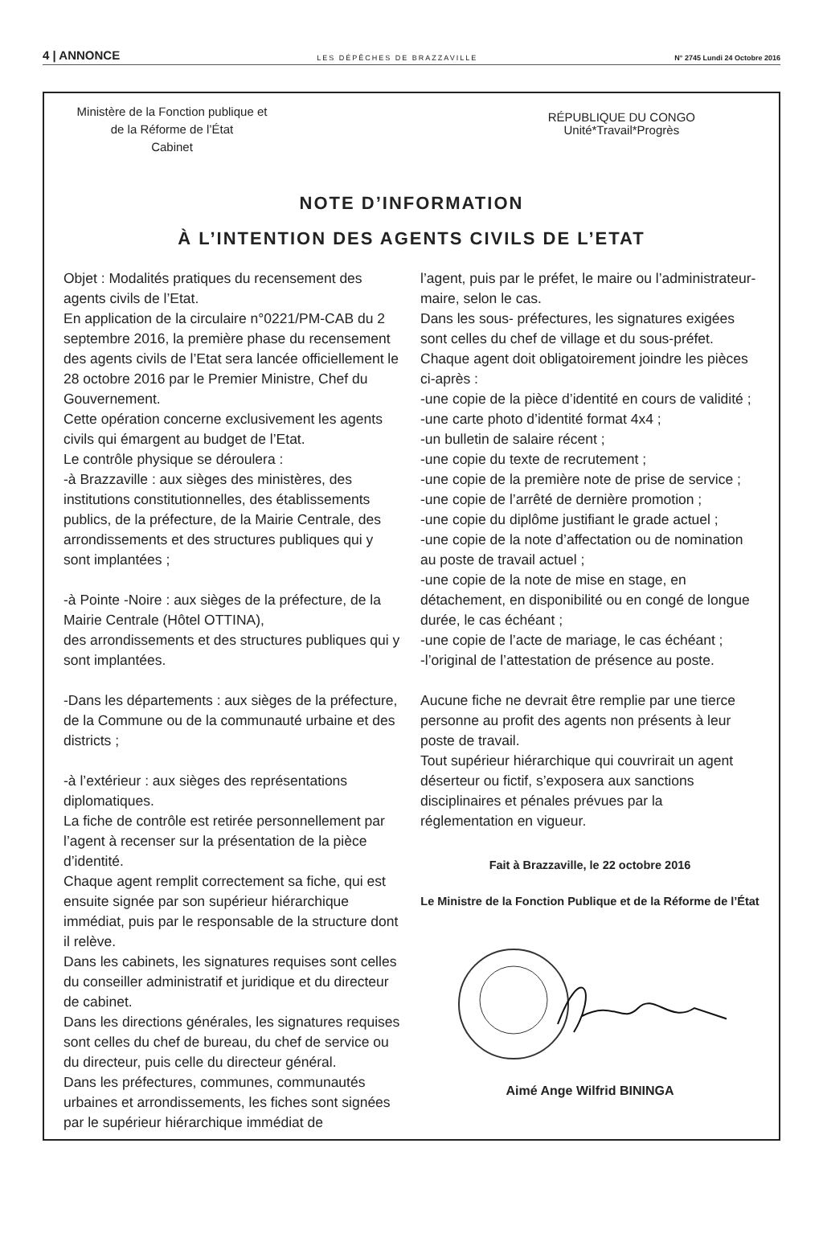4 | ANNONCE LES DÉPÊCHES DE BRAZZAVILLE N° 2745 Lundi 24 Octobre 2016
Ministère de la Fonction publique et
de la Réforme de l’État
Cabinet
RÉPUBLIQUE DU CONGO
Unité*Travail*Progrès
NOTE D’INFORMATION
À L’INTENTION DES AGENTS CIVILS DE L’ETAT
Objet : Modalités pratiques du recensement des agents civils de l’Etat.
En application de la circulaire n°0221/PM-CAB du 2 septembre 2016, la première phase du recensement des agents civils de l’Etat sera lancée officiellement le 28 octobre 2016 par le Premier Ministre, Chef du Gouvernement.
Cette opération concerne exclusivement les agents civils qui émargent au budget de l’Etat.
Le contrôle physique se déroulera :
-à Brazzaville : aux sièges des ministères, des institutions constitutionnelles, des établissements publics, de la préfecture, de la Mairie Centrale, des arrondissements et des structures publiques qui y sont implantées ;
-à Pointe -Noire : aux sièges de la préfecture, de la Mairie Centrale (Hôtel OTTINA),
des arrondissements et des structures publiques qui y sont implantées.
-Dans les départements : aux sièges de la préfecture, de la Commune ou de la communauté urbaine et des districts ;
-à l’extérieur : aux sièges des représentations diplomatiques.
La fiche de contrôle est retirée personnellement par l’agent à recenser sur la présentation de la pièce d’identité.
Chaque agent remplit correctement sa fiche, qui est ensuite signée par son supérieur hiérarchique immédiat, puis par le responsable de la structure dont il relève.
Dans les cabinets, les signatures requises sont celles du conseiller administratif et juridique et du directeur de cabinet.
Dans les directions générales, les signatures requises sont celles du chef de bureau, du chef de service ou du directeur, puis celle du directeur général.
Dans les préfectures, communes, communautés urbaines et arrondissements, les fiches sont signées par le supérieur hiérarchique immédiat de
l’agent, puis par le préfet, le maire ou l’administrateur- maire, selon le cas.
Dans les sous- préfectures, les signatures exigées sont celles du chef de village et du sous-préfet.
Chaque agent doit obligatoirement joindre les pièces ci-après :
-une copie de la pièce d’identité en cours de validité ;
-une carte photo d’identité format 4x4 ;
-un bulletin de salaire récent ;
-une copie du texte de recrutement ;
-une copie de la première note de prise de service ;
-une copie de l’arrêté de dernière promotion ;
-une copie du diplôme justifiant le grade actuel ;
-une copie de la note d’affectation ou de nomination au poste de travail actuel ;
-une copie de la note de mise en stage, en détachement, en disponibilité ou en congé de longue durée, le cas échéant ;
-une copie de l’acte de mariage, le cas échéant ;
-l’original de l’attestation de présence au poste.
Aucune fiche ne devrait être remplie par une tierce personne au profit des agents non présents à leur poste de travail.
Tout supérieur hiérarchique qui couvrirait un agent déserteur ou fictif, s’exposera aux sanctions disciplinaires et pénales prévues par la réglementation en vigueur.
Fait à Brazzaville, le 22 octobre 2016
Le Ministre de la Fonction Publique et de la Réforme de l’État
Aimé Ange Wilfrid BININGA